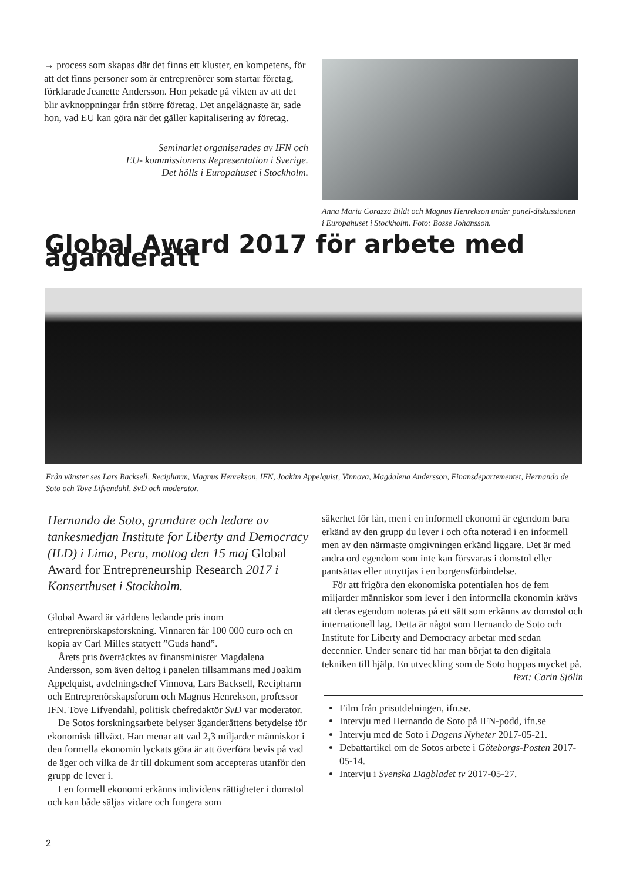→ process som skapas där det finns ett kluster, en kompetens, för att det finns personer som är entreprenörer som startar företag, förklarade Jeanette Andersson. Hon pekade på vikten av att det blir avknoppningar från större företag. Det angelägnaste är, sade hon, vad EU kan göra när det gäller kapitalisering av företag.
Seminariet organiserades av IFN och
EU- kommissionens Representation i Sverige.
Det hölls i Europahuset i Stockholm.
Anna Maria Corazza Bildt och Magnus Henrekson under panel-diskussionen i Europahuset i Stockholm. Foto: Bosse Johansson.
Global Award 2017 för arbete med äganderätt
Från vänster ses Lars Backsell, Recipharm, Magnus Henrekson, IFN, Joakim Appelquist, Vinnova, Magdalena Andersson, Finansdepartementet, Hernando de Soto och Tove Lifvendahl, SvD och moderator.
Hernando de Soto, grundare och ledare av tankesmedjan Institute for Liberty and Democracy (ILD) i Lima, Peru, mottog den 15 maj Global Award for Entrepreneurship Research 2017 i Konserthuset i Stockholm.
Global Award är världens ledande pris inom entreprenörskapsforskning. Vinnaren får 100 000 euro och en kopia av Carl Milles statyett ”Guds hand”.
Årets pris överräcktes av finansminister Magdalena Andersson, som även deltog i panelen tillsammans med Joakim Appelquist, avdelningschef Vinnova, Lars Backsell, Recipharm och Entreprenörskapsforum och Magnus Henrekson, professor IFN. Tove Lifvendahl, politisk chefredaktör SvD var moderator.
De Sotos forskningsarbete belyser äganderättens betydelse för ekonomisk tillväxt. Han menar att vad 2,3 miljarder människor i den formella ekonomin lyckats göra är att överföra bevis på vad de äger och vilka de är till dokument som accepteras utanför den grupp de lever i.
I en formell ekonomi erkänns individens rättigheter i domstol och kan både säljas vidare och fungera som
säkerhet för lån, men i en informell ekonomi är egendom bara erkänd av den grupp du lever i och ofta noterad i en informell men av den närmaste omgivningen erkänd liggare. Det är med andra ord egendom som inte kan försvaras i domstol eller pantsättas eller utnyttjas i en borgensförbindelse.
För att frigöra den ekonomiska potentialen hos de fem miljarder människor som lever i den informella ekonomin krävs att deras egendom noteras på ett sätt som erkänns av domstol och internationell lag. Detta är något som Hernando de Soto och Institute for Liberty and Democracy arbetar med sedan decennier. Under senare tid har man börjat ta den digitala tekniken till hjälp. En utveckling som de Soto hoppas mycket på.
Text: Carin Sjölin
Film från prisutdelningen, ifn.se.
Intervju med Hernando de Soto på IFN-podd, ifn.se
Intervju med de Soto i Dagens Nyheter 2017-05-21.
Debattartikel om de Sotos arbete i Göteborgs-Posten 2017-05-14.
Intervju i Svenska Dagbladet tv 2017-05-27.
2